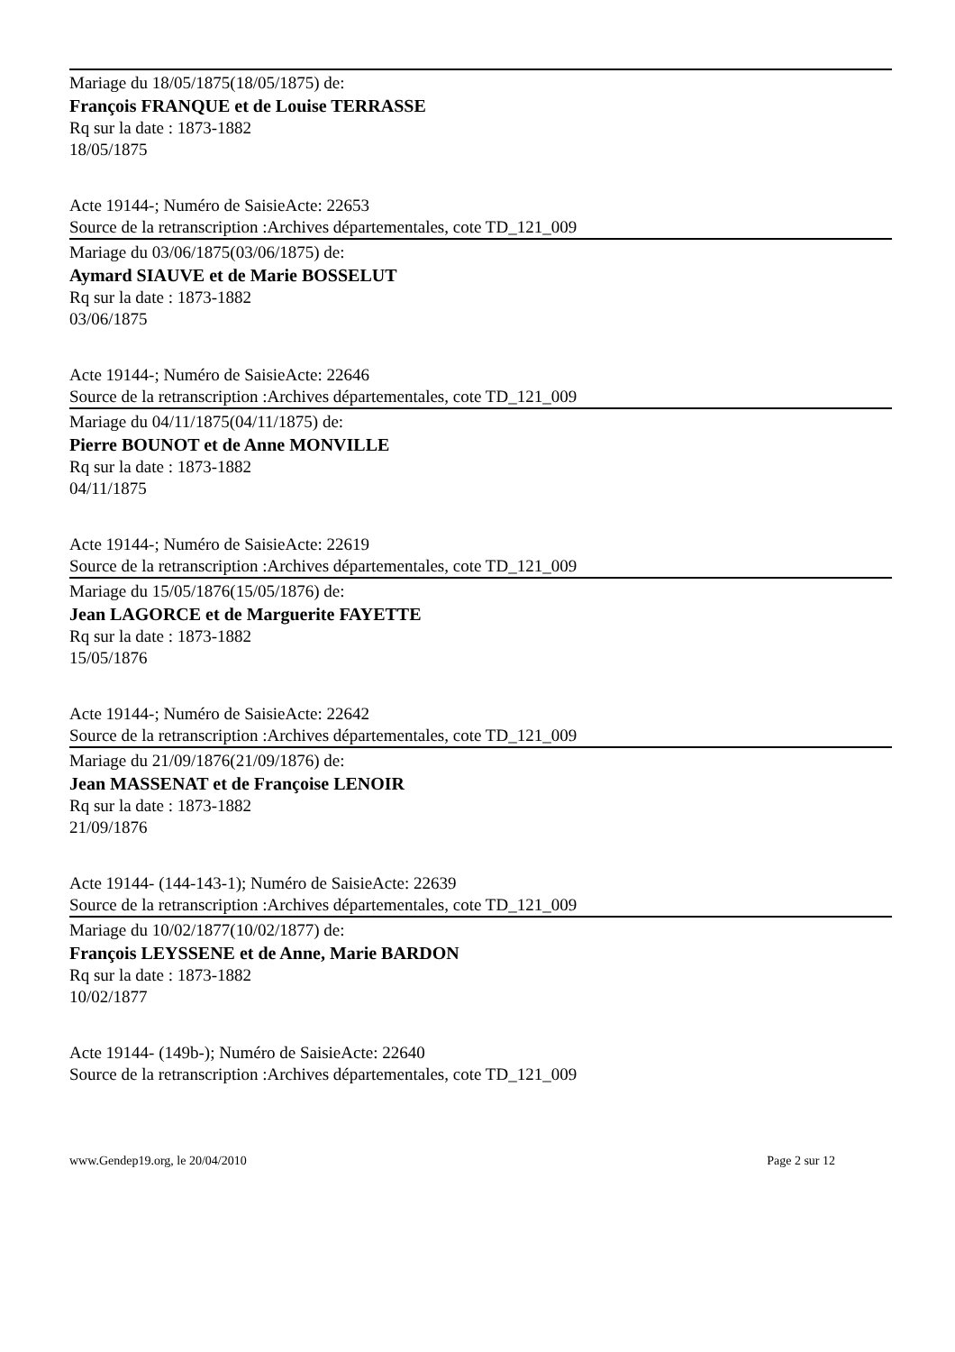Mariage du 18/05/1875(18/05/1875) de:
François FRANQUE et de Louise TERRASSE
Rq sur la date : 1873-1882
18/05/1875
Acte 19144-; Numéro de SaisieActe: 22653
Source de la retranscription :Archives départementales, cote TD_121_009
Mariage du 03/06/1875(03/06/1875) de:
Aymard SIAUVE et de Marie BOSSELUT
Rq sur la date : 1873-1882
03/06/1875
Acte 19144-; Numéro de SaisieActe: 22646
Source de la retranscription :Archives départementales, cote TD_121_009
Mariage du 04/11/1875(04/11/1875) de:
Pierre BOUNOT et de Anne MONVILLE
Rq sur la date : 1873-1882
04/11/1875
Acte 19144-; Numéro de SaisieActe: 22619
Source de la retranscription :Archives départementales, cote TD_121_009
Mariage du 15/05/1876(15/05/1876) de:
Jean LAGORCE et de Marguerite FAYETTE
Rq sur la date : 1873-1882
15/05/1876
Acte 19144-; Numéro de SaisieActe: 22642
Source de la retranscription :Archives départementales, cote TD_121_009
Mariage du 21/09/1876(21/09/1876) de:
Jean MASSENAT et de Françoise LENOIR
Rq sur la date : 1873-1882
21/09/1876
Acte 19144- (144-143-1); Numéro de SaisieActe: 22639
Source de la retranscription :Archives départementales, cote TD_121_009
Mariage du 10/02/1877(10/02/1877) de:
François LEYSSENE et de Anne, Marie BARDON
Rq sur la date : 1873-1882
10/02/1877
Acte 19144- (149b-); Numéro de SaisieActe: 22640
Source de la retranscription :Archives départementales, cote TD_121_009
www.Gendep19.org, le 20/04/2010 Page 2 sur 12